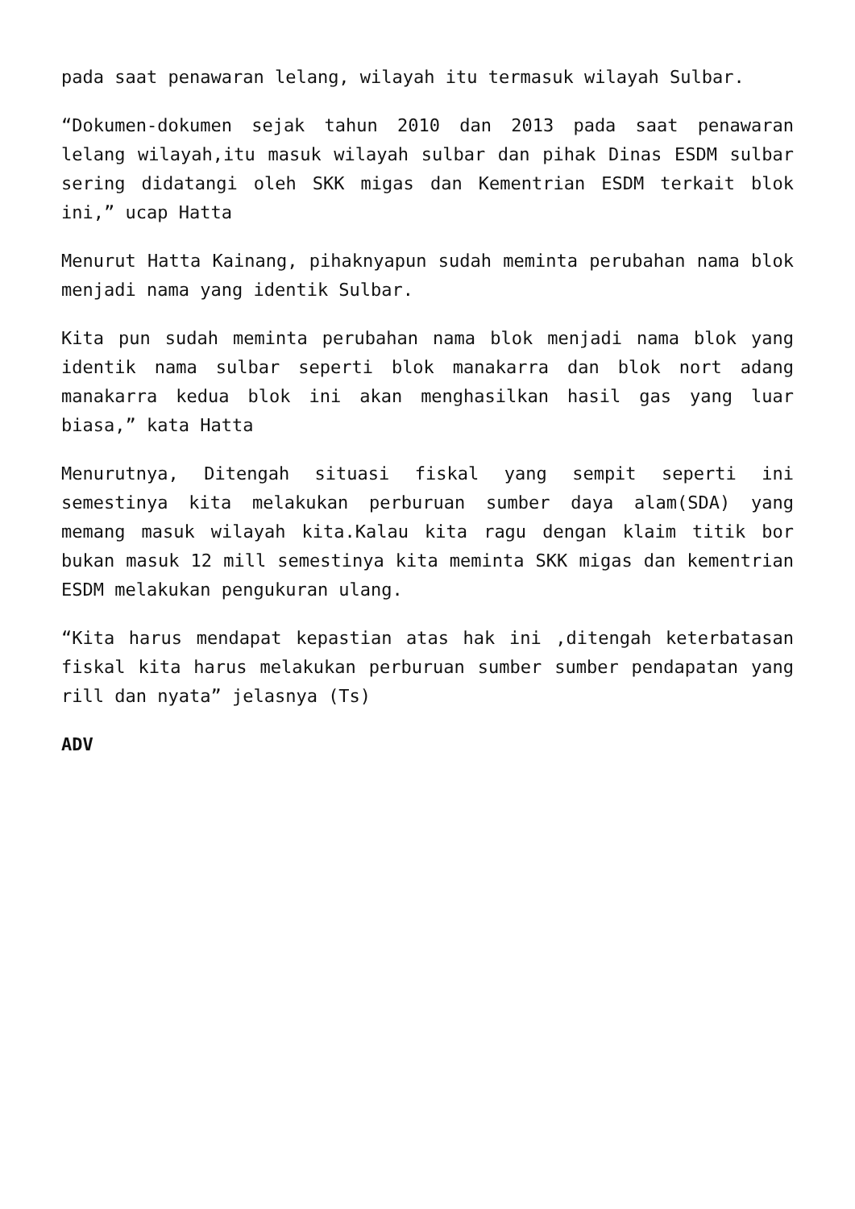pada saat penawaran lelang, wilayah itu termasuk wilayah Sulbar.
“Dokumen-dokumen sejak tahun 2010 dan 2013 pada saat penawaran lelang wilayah,itu masuk wilayah sulbar dan pihak Dinas ESDM sulbar sering didatangi oleh SKK migas dan Kementrian ESDM terkait blok ini,” ucap Hatta
Menurut Hatta Kainang, pihaknyapun sudah meminta perubahan nama blok menjadi nama yang identik Sulbar.
Kita pun sudah meminta perubahan nama blok menjadi nama blok yang identik nama sulbar seperti blok manakarra dan blok nort adang manakarra kedua blok ini akan menghasilkan hasil gas yang luar biasa,” kata Hatta
Menurutnya, Ditengah situasi fiskal yang sempit seperti ini semestinya kita melakukan perburuan sumber daya alam(SDA) yang memang masuk wilayah kita.Kalau kita ragu dengan klaim titik bor bukan masuk 12 mill semestinya kita meminta SKK migas dan kementrian ESDM melakukan pengukuran ulang.
“Kita harus mendapat kepastian atas hak ini ,ditengah keterbatasan fiskal kita harus melakukan perburuan sumber sumber pendapatan yang rill dan nyata” jelasnya (Ts)
ADV